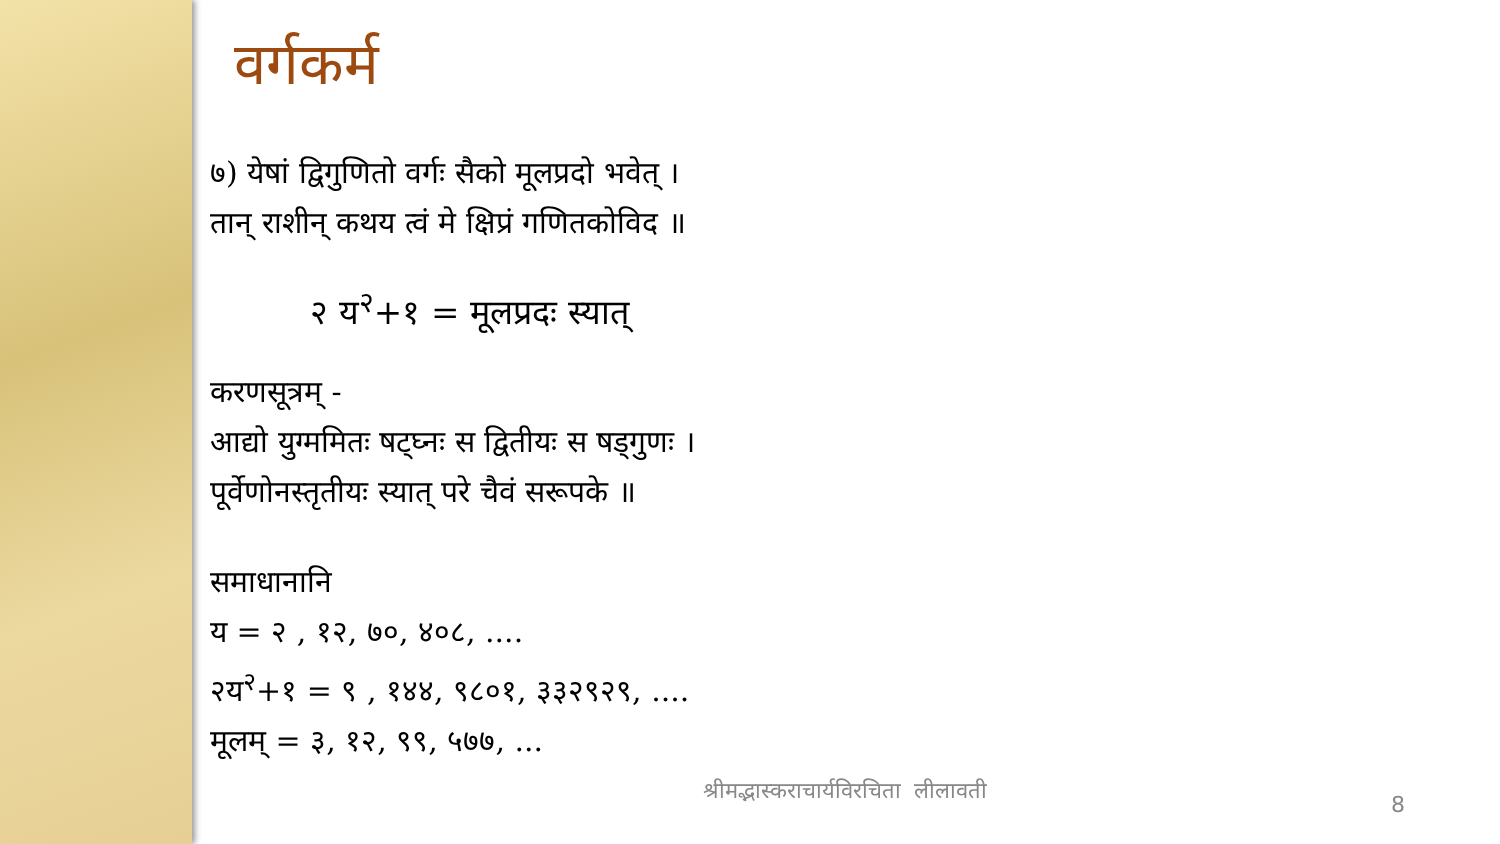वर्गकर्म
७) येषां द्विगुणितो वर्गः सैको मूलप्रदो भवेत् ।
तान् राशीन् कथय त्वं मे क्षिप्रं गणितकोविद ॥
२ य<sup>२</sup>+१ = मूलप्रदः स्यात्
करणसूत्रम् -
आद्यो युग्ममितः षट्घ्नः स द्वितीयः स षड्गुणः ।
पूर्वेणोनस्तृतीयः स्यात् परे चैवं सरूपके ॥
समाधानानि
य = २ , १२, ७०, ४०८, ....
२य<sup>२</sup>+१ = ९ , १४४, ९८०१, ३३२९२९, ....
मूलम् = ३, १२, ९९, ५७७, ...
श्रीमद्भास्कराचार्यविरचिता लीलावती
8